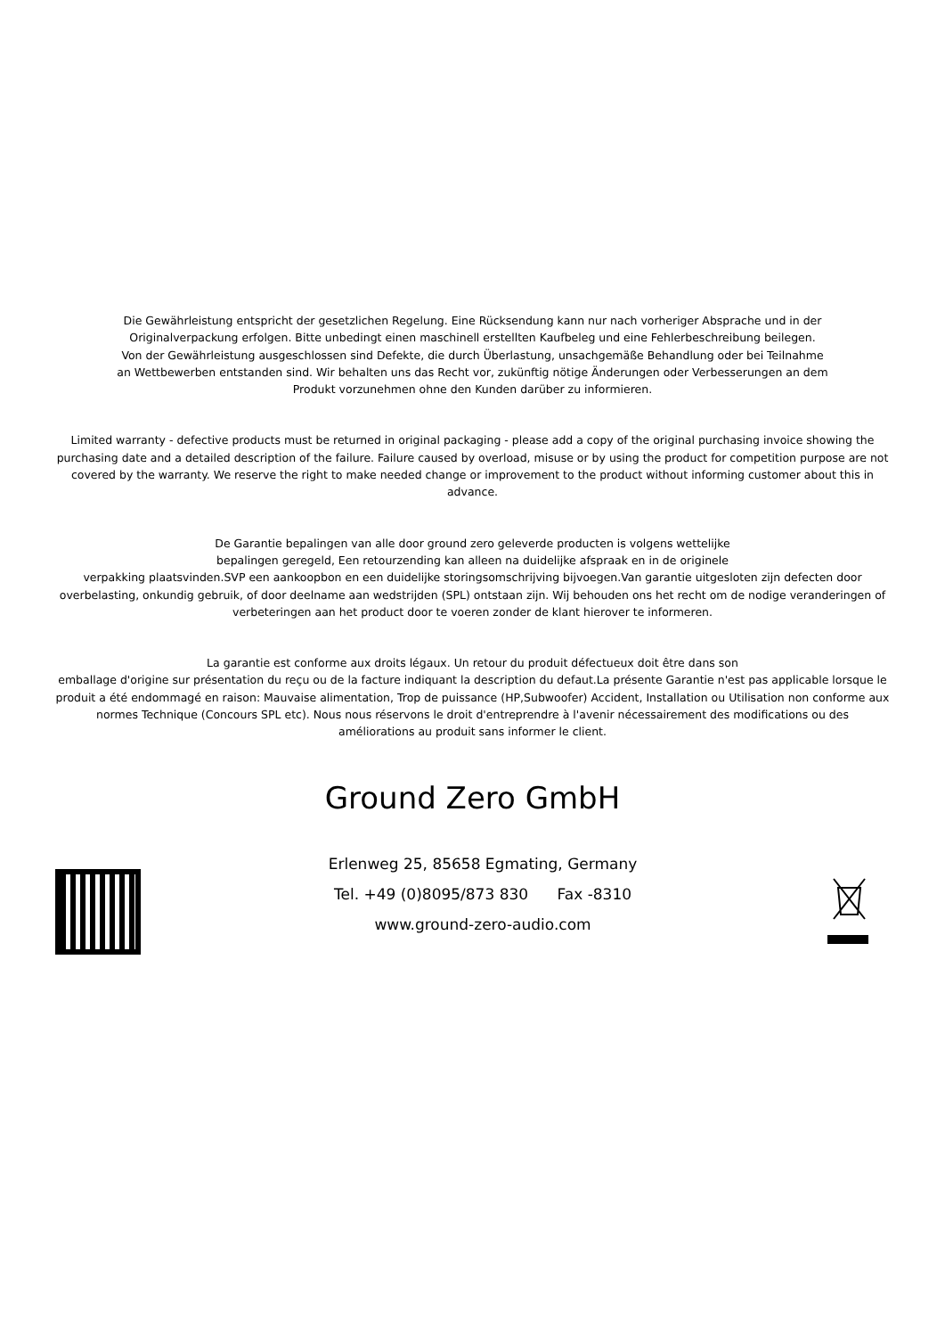Die Gewährleistung entspricht der gesetzlichen Regelung. Eine Rücksendung kann nur nach vorheriger Absprache und in der
Originalverpackung erfolgen. Bitte unbedingt einen maschinell erstellten Kaufbeleg und eine Fehlerbeschreibung beilegen.
Von der Gewährleistung ausgeschlossen sind Defekte, die durch Überlastung, unsachgemäße Behandlung oder bei Teilnahme
an Wettbewerben entstanden sind. Wir behalten uns das Recht vor, zukünftig nötige Änderungen oder Verbesserungen an dem
Produkt vorzunehmen ohne den Kunden darüber zu informieren.
Limited warranty - defective products must be returned in original packaging - please add a copy of the original purchasing invoice showing the purchasing date and a detailed description of the failure. Failure caused by overload, misuse or by using the product for competition purpose are not covered by the warranty. We reserve the right to make needed change or improvement to the product without informing customer about this in advance.
De Garantie bepalingen van alle door ground zero geleverde producten is volgens wettelijke
bepalingen geregeld, Een retourzending kan alleen na duidelijke afspraak en in de originele
verpakking plaatsvinden.SVP een aankoopbon en een duidelijke storingsomschrijving bijvoegen.Van garantie uitgesloten zijn defecten door overbelasting, onkundig gebruik, of door deelname aan wedstrijden (SPL) ontstaan zijn. Wij behouden ons het recht om de nodige veranderingen of verbeteringen aan het product door te voeren zonder de klant hierover te informeren.
La garantie est conforme aux droits légaux. Un retour du produit défectueux doit être dans son
emballage d'origine sur présentation du reçu ou de la facture indiquant la description du defaut.La présente Garantie n'est pas applicable lorsque le produit a été endommagé en raison: Mauvaise alimentation, Trop de puissance (HP,Subwoofer) Accident, Installation ou Utilisation non conforme aux normes Technique (Concours SPL etc). Nous nous réservons le droit d'entreprendre à l'avenir nécessairement des modifications ou des
améliorations au produit sans informer le client.
Ground Zero GmbH
Erlenweg 25, 85658 Egmating, Germany
Tel. +49 (0)8095/873 830 Fax -8310
www.ground-zero-audio.com